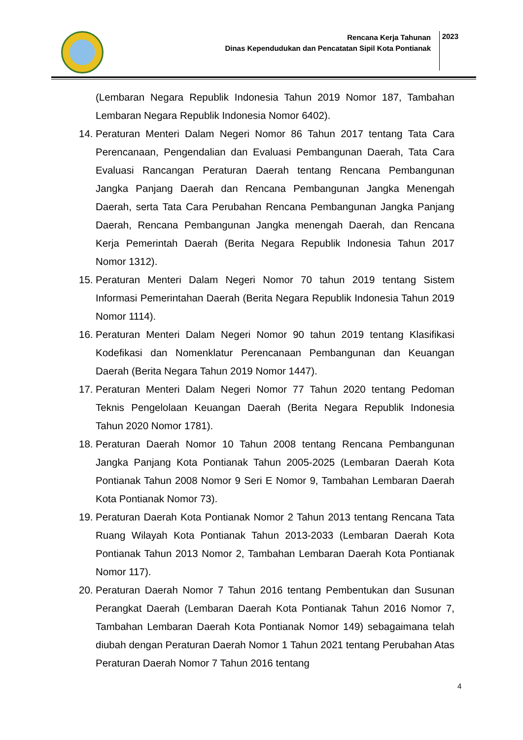Rencana Kerja Tahunan
Dinas Kependudukan dan Pencatatan Sipil Kota Pontianak
2023
(Lembaran Negara Republik Indonesia Tahun 2019 Nomor 187, Tambahan Lembaran Negara Republik Indonesia Nomor 6402).
14. Peraturan Menteri Dalam Negeri Nomor 86 Tahun 2017 tentang Tata Cara Perencanaan, Pengendalian dan Evaluasi Pembangunan Daerah, Tata Cara Evaluasi Rancangan Peraturan Daerah tentang Rencana Pembangunan Jangka Panjang Daerah dan Rencana Pembangunan Jangka Menengah Daerah, serta Tata Cara Perubahan Rencana Pembangunan Jangka Panjang Daerah, Rencana Pembangunan Jangka menengah Daerah, dan Rencana Kerja Pemerintah Daerah (Berita Negara Republik Indonesia Tahun 2017 Nomor 1312).
15. Peraturan Menteri Dalam Negeri Nomor 70 tahun 2019 tentang Sistem Informasi Pemerintahan Daerah (Berita Negara Republik Indonesia Tahun 2019 Nomor 1114).
16. Peraturan Menteri Dalam Negeri Nomor 90 tahun 2019 tentang Klasifikasi Kodefikasi dan Nomenklatur Perencanaan Pembangunan dan Keuangan Daerah (Berita Negara Tahun 2019 Nomor 1447).
17. Peraturan Menteri Dalam Negeri Nomor 77 Tahun 2020 tentang Pedoman Teknis Pengelolaan Keuangan Daerah (Berita Negara Republik Indonesia Tahun 2020 Nomor 1781).
18. Peraturan Daerah Nomor 10 Tahun 2008 tentang Rencana Pembangunan Jangka Panjang Kota Pontianak Tahun 2005-2025 (Lembaran Daerah Kota Pontianak Tahun 2008 Nomor 9 Seri E Nomor 9, Tambahan Lembaran Daerah Kota Pontianak Nomor 73).
19. Peraturan Daerah Kota Pontianak Nomor 2 Tahun 2013 tentang Rencana Tata Ruang Wilayah Kota Pontianak Tahun 2013-2033 (Lembaran Daerah Kota Pontianak Tahun 2013 Nomor 2, Tambahan Lembaran Daerah Kota Pontianak Nomor 117).
20. Peraturan Daerah Nomor 7 Tahun 2016 tentang Pembentukan dan Susunan Perangkat Daerah (Lembaran Daerah Kota Pontianak Tahun 2016 Nomor 7, Tambahan Lembaran Daerah Kota Pontianak Nomor 149) sebagaimana telah diubah dengan Peraturan Daerah Nomor 1 Tahun 2021 tentang Perubahan Atas Peraturan Daerah Nomor 7 Tahun 2016 tentang
4